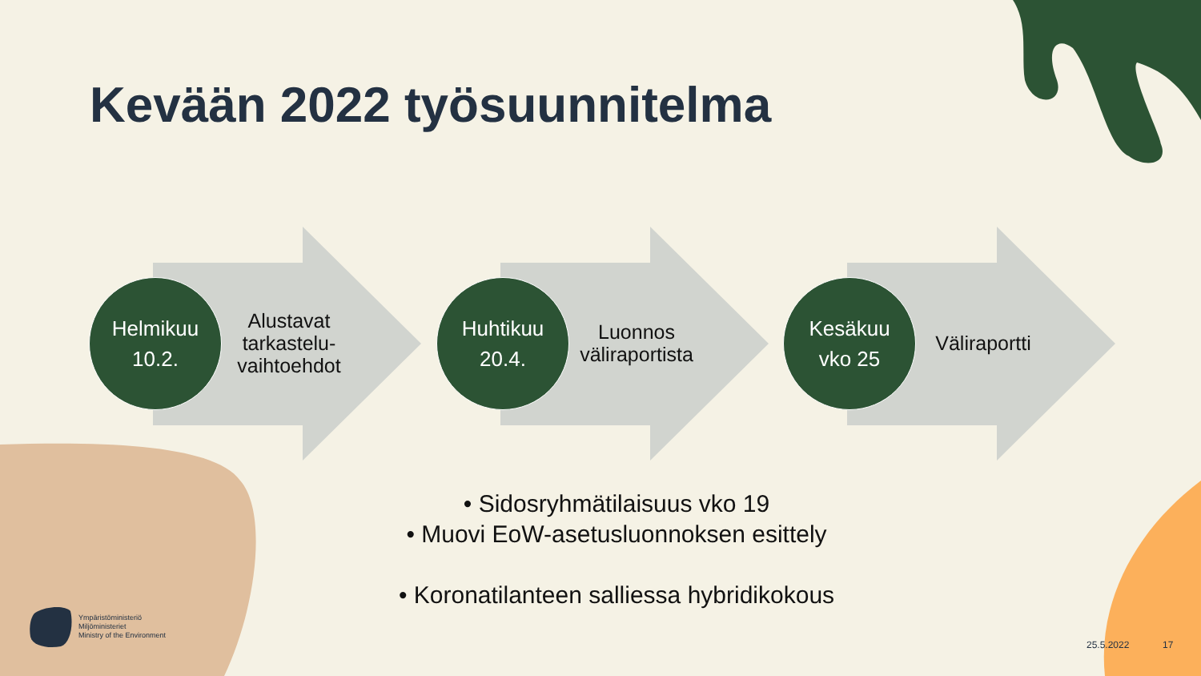Kevään 2022 työsuunnitelma
Helmikuu
10.2.
Alustavat tarkastelu-vaihtoehdot
Huhtikuu
20.4.
Luonnos väliraportista
Kesäkuu
vko 25
Väliraportti
• Sidosryhmätilaisuus vko 19
• Muovi EoW-asetusluonnoksen esittely
• Koronatilanteen salliessa hybridikokous
Ympäristöministeriö
Miljöministeriet
Ministry of the Environment
25.5.2022 17